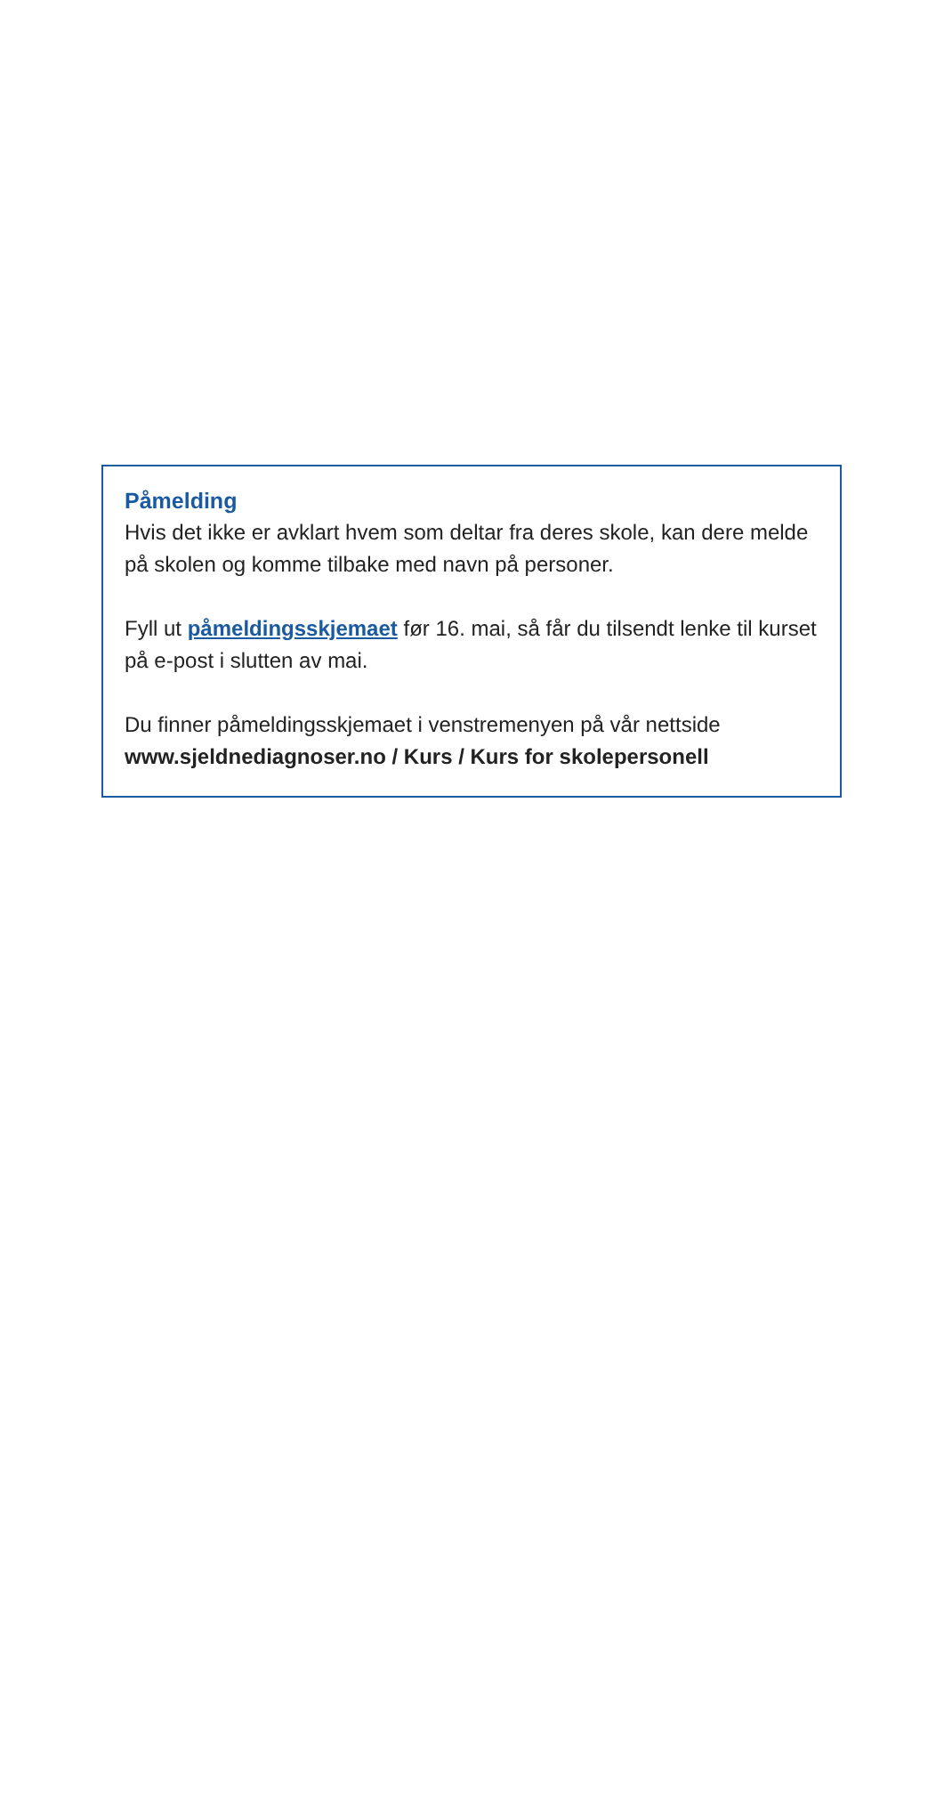Påmelding
Hvis det ikke er avklart hvem som deltar fra deres skole, kan dere melde på skolen og komme tilbake med navn på personer.
Fyll ut påmeldingsskjemaet før 16. mai, så får du tilsendt lenke til kurset på e-post i slutten av mai.
Du finner påmeldingsskjemaet i venstremenyen på vår nettside www.sjeldnediagnoser.no / Kurs / Kurs for skolepersonell